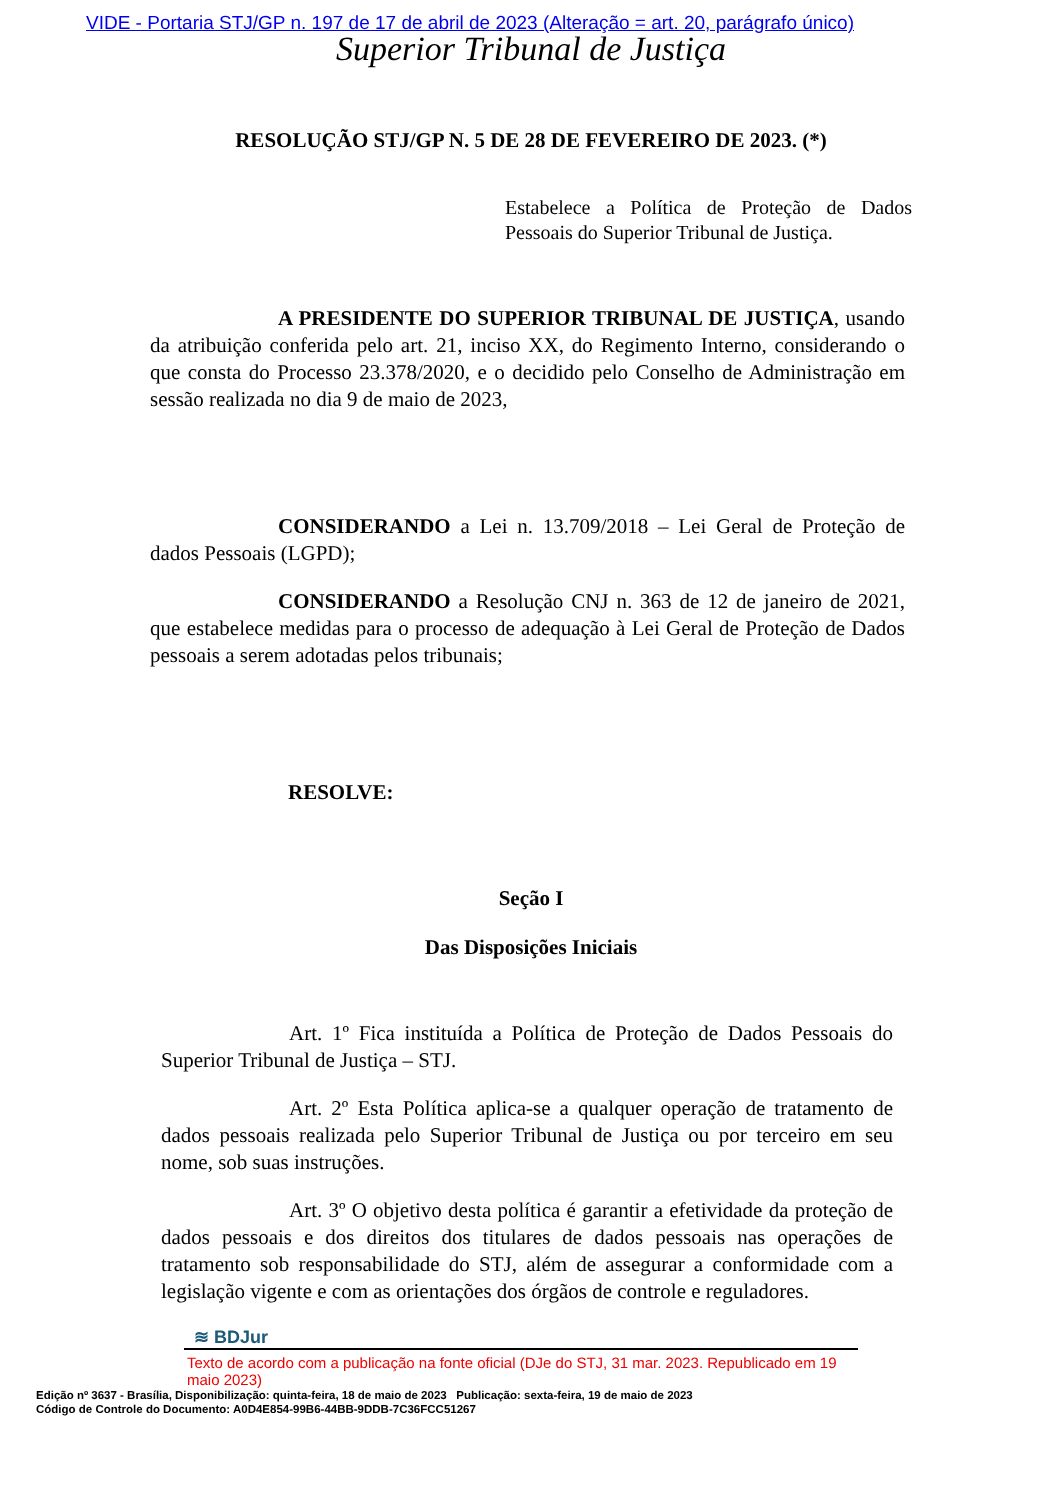VIDE - Portaria STJ/GP n. 197 de 17 de abril de 2023 (Alteração = art. 20, parágrafo único)
Superior Tribunal de Justiça
RESOLUÇÃO STJ/GP N. 5 DE 28 DE FEVEREIRO DE 2023. (*)
Estabelece a Política de Proteção de Dados Pessoais do Superior Tribunal de Justiça.
A PRESIDENTE DO SUPERIOR TRIBUNAL DE JUSTIÇA, usando da atribuição conferida pelo art. 21, inciso XX, do Regimento Interno, considerando o que consta do Processo 23.378/2020, e o decidido pelo Conselho de Administração em sessão realizada no dia 9 de maio de 2023,
CONSIDERANDO a Lei n. 13.709/2018 – Lei Geral de Proteção de dados Pessoais (LGPD);
CONSIDERANDO a Resolução CNJ n. 363 de 12 de janeiro de 2021, que estabelece medidas para o processo de adequação à Lei Geral de Proteção de Dados pessoais a serem adotadas pelos tribunais;
RESOLVE:
Seção I
Das Disposições Iniciais
Art. 1º Fica instituída a Política de Proteção de Dados Pessoais do Superior Tribunal de Justiça – STJ.
Art. 2º Esta Política aplica-se a qualquer operação de tratamento de dados pessoais realizada pelo Superior Tribunal de Justiça ou por terceiro em seu nome, sob suas instruções.
Art. 3º O objetivo desta política é garantir a efetividade da proteção de dados pessoais e dos direitos dos titulares de dados pessoais nas operações de tratamento sob responsabilidade do STJ, além de assegurar a conformidade com a legislação vigente e com as orientações dos órgãos de controle e reguladores.
≋ BDJur
Texto de acordo com a publicação na fonte oficial (DJe do STJ, 31 mar. 2023. Republicado em 19 maio 2023)
Edição nº 3637 - Brasília, Disponibilização: quinta-feira, 18 de maio de 2023 Publicação: sexta-feira, 19 de maio de 2023
Código de Controle do Documento: A0D4E854-99B6-44BB-9DDB-7C36FCC51267